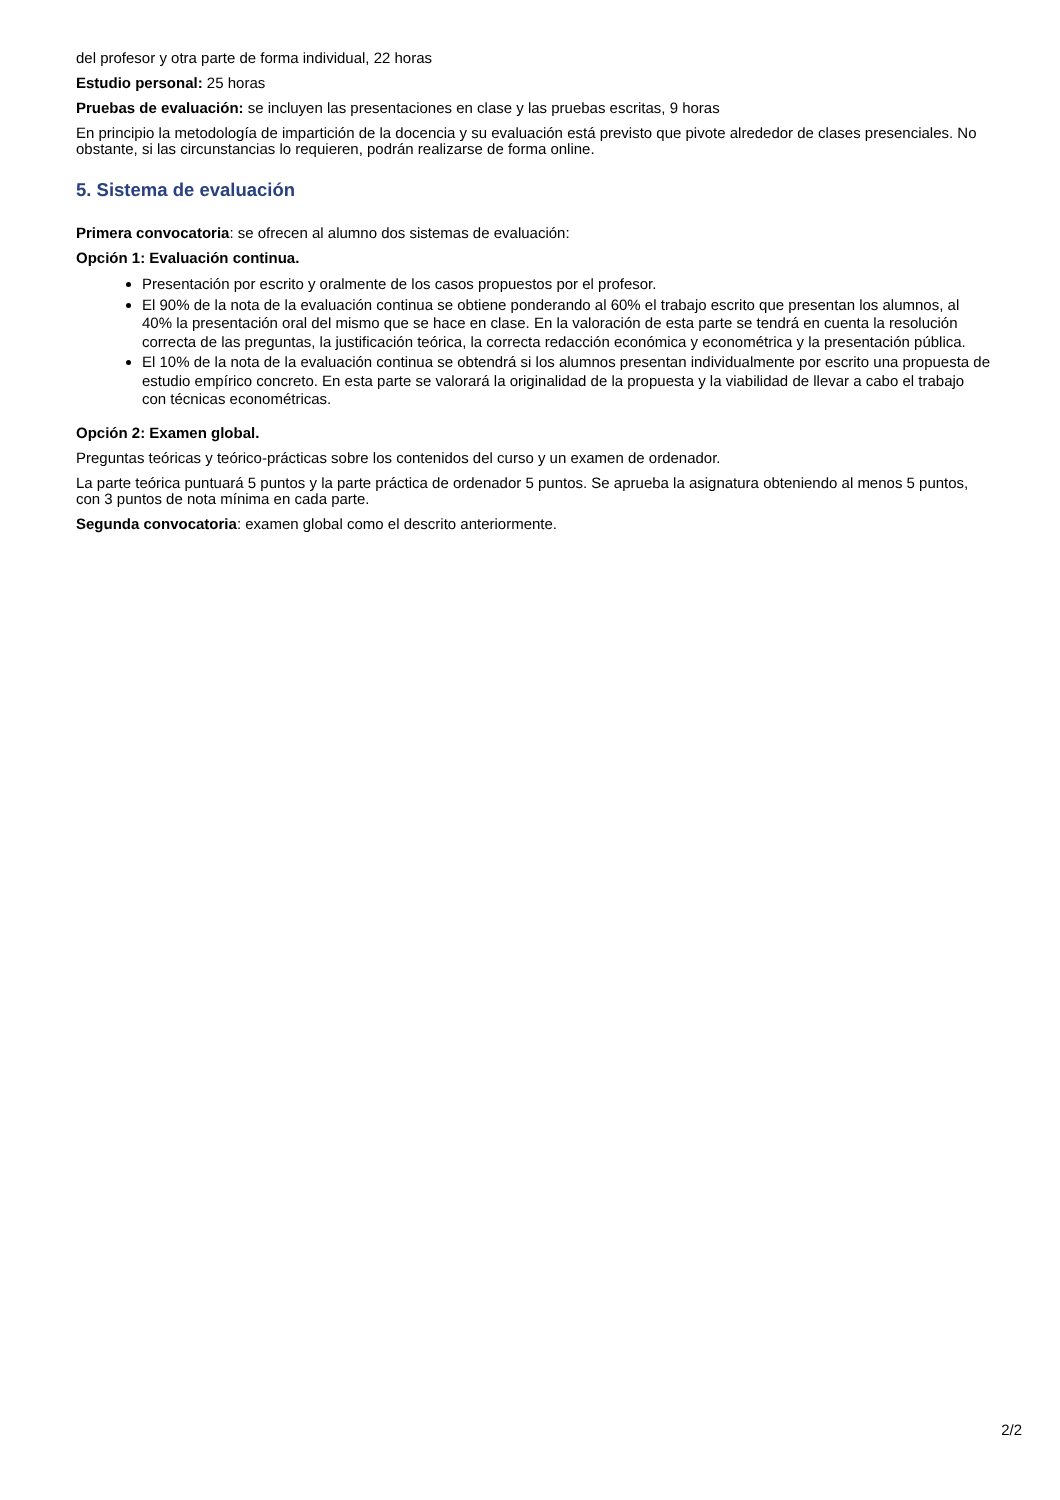del profesor y otra parte de forma individual, 22 horas
Estudio personal: 25 horas
Pruebas de evaluación: se incluyen las presentaciones en clase y las pruebas escritas, 9 horas
En principio la metodología de impartición de la docencia y su evaluación está previsto que pivote alrededor de clases presenciales. No obstante, si las circunstancias lo requieren, podrán realizarse de forma online.
5. Sistema de evaluación
Primera convocatoria: se ofrecen al alumno dos sistemas de evaluación:
Opción 1: Evaluación continua.
Presentación por escrito y oralmente de los casos propuestos por el profesor.
El 90% de la nota de la evaluación continua se obtiene ponderando al 60% el trabajo escrito que presentan los alumnos, al 40% la presentación oral del mismo que se hace en clase. En la valoración de esta parte se tendrá en cuenta la resolución correcta de las preguntas, la justificación teórica, la correcta redacción económica y econométrica y la presentación pública.
El 10% de la nota de la evaluación continua se obtendrá si los alumnos presentan individualmente por escrito una propuesta de estudio empírico concreto. En esta parte se valorará la originalidad de la propuesta y la viabilidad de llevar a cabo el trabajo con técnicas econométricas.
Opción 2: Examen global.
Preguntas teóricas y teórico-prácticas sobre los contenidos del curso y un examen de ordenador.
La parte teórica puntuará 5 puntos y la parte práctica de ordenador 5 puntos. Se aprueba la asignatura obteniendo al menos 5 puntos, con 3 puntos de nota mínima en cada parte.
Segunda convocatoria: examen global como el descrito anteriormente.
2/2